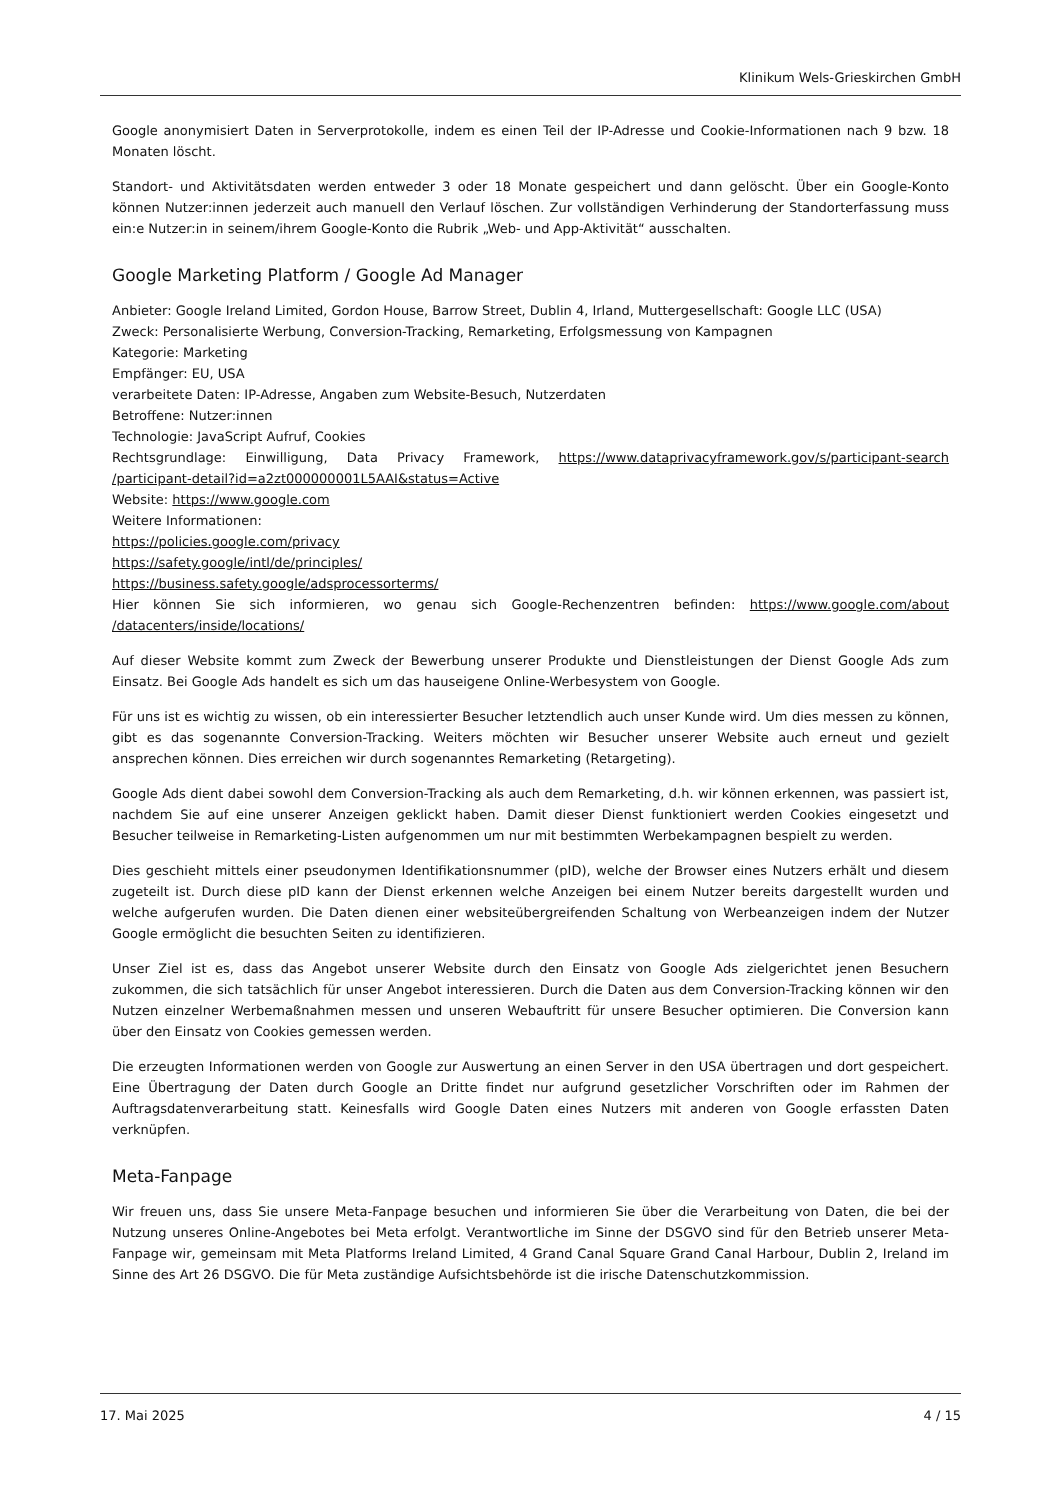Klinikum Wels-Grieskirchen GmbH
Google anonymisiert Daten in Serverprotokolle, indem es einen Teil der IP-Adresse und Cookie-Informationen nach 9 bzw. 18 Monaten löscht.
Standort- und Aktivitätsdaten werden entweder 3 oder 18 Monate gespeichert und dann gelöscht. Über ein Google-Konto können Nutzer:innen jederzeit auch manuell den Verlauf löschen. Zur vollständigen Verhinderung der Standorterfassung muss ein:e Nutzer:in in seinem/ihrem Google-Konto die Rubrik „Web- und App-Aktivität“ ausschalten.
Google Marketing Platform / Google Ad Manager
Anbieter: Google Ireland Limited, Gordon House, Barrow Street, Dublin 4, Irland, Muttergesellschaft: Google LLC (USA)
Zweck: Personalisierte Werbung, Conversion-Tracking, Remarketing, Erfolgsmessung von Kampagnen
Kategorie: Marketing
Empfänger: EU, USA
verarbeitete Daten: IP-Adresse, Angaben zum Website-Besuch, Nutzerdaten
Betroffene: Nutzer:innen
Technologie: JavaScript Aufruf, Cookies
Rechtsgrundlage: Einwilligung, Data Privacy Framework, https://www.dataprivacyframework.gov/s/participant-search /participant-detail?id=a2zt000000001L5AAI&status=Active
Website: https://www.google.com
Weitere Informationen:
https://policies.google.com/privacy
https://safety.google/intl/de/principles/
https://business.safety.google/adsprocessorterms/
Hier können Sie sich informieren, wo genau sich Google-Rechenzentren befinden: https://www.google.com/about /datacenters/inside/locations/
Auf dieser Website kommt zum Zweck der Bewerbung unserer Produkte und Dienstleistungen der Dienst Google Ads zum Einsatz. Bei Google Ads handelt es sich um das hauseigene Online-Werbesystem von Google.
Für uns ist es wichtig zu wissen, ob ein interessierter Besucher letztendlich auch unser Kunde wird. Um dies messen zu können, gibt es das sogenannte Conversion-Tracking. Weiters möchten wir Besucher unserer Website auch erneut und gezielt ansprechen können. Dies erreichen wir durch sogenanntes Remarketing (Retargeting).
Google Ads dient dabei sowohl dem Conversion-Tracking als auch dem Remarketing, d.h. wir können erkennen, was passiert ist, nachdem Sie auf eine unserer Anzeigen geklickt haben. Damit dieser Dienst funktioniert werden Cookies eingesetzt und Besucher teilweise in Remarketing-Listen aufgenommen um nur mit bestimmten Werbekampagnen bespielt zu werden.
Dies geschieht mittels einer pseudonymen Identifikationsnummer (pID), welche der Browser eines Nutzers erhält und diesem zugeteilt ist. Durch diese pID kann der Dienst erkennen welche Anzeigen bei einem Nutzer bereits dargestellt wurden und welche aufgerufen wurden. Die Daten dienen einer websiteübergreifenden Schaltung von Werbeanzeigen indem der Nutzer Google ermöglicht die besuchten Seiten zu identifizieren.
Unser Ziel ist es, dass das Angebot unserer Website durch den Einsatz von Google Ads zielgerichtet jenen Besuchern zukommen, die sich tatsächlich für unser Angebot interessieren. Durch die Daten aus dem Conversion-Tracking können wir den Nutzen einzelner Werbemaßnahmen messen und unseren Webauftritt für unsere Besucher optimieren. Die Conversion kann über den Einsatz von Cookies gemessen werden.
Die erzeugten Informationen werden von Google zur Auswertung an einen Server in den USA übertragen und dort gespeichert. Eine Übertragung der Daten durch Google an Dritte findet nur aufgrund gesetzlicher Vorschriften oder im Rahmen der Auftragsdatenverarbeitung statt. Keinesfalls wird Google Daten eines Nutzers mit anderen von Google erfassten Daten verknüpfen.
Meta-Fanpage
Wir freuen uns, dass Sie unsere Meta-Fanpage besuchen und informieren Sie über die Verarbeitung von Daten, die bei der Nutzung unseres Online-Angebotes bei Meta erfolgt. Verantwortliche im Sinne der DSGVO sind für den Betrieb unserer Meta-Fanpage wir, gemeinsam mit Meta Platforms Ireland Limited, 4 Grand Canal Square Grand Canal Harbour, Dublin 2, Ireland im Sinne des Art 26 DSGVO. Die für Meta zuständige Aufsichtsbehörde ist die irische Datenschutzkommission.
17. Mai 2025 4 / 15